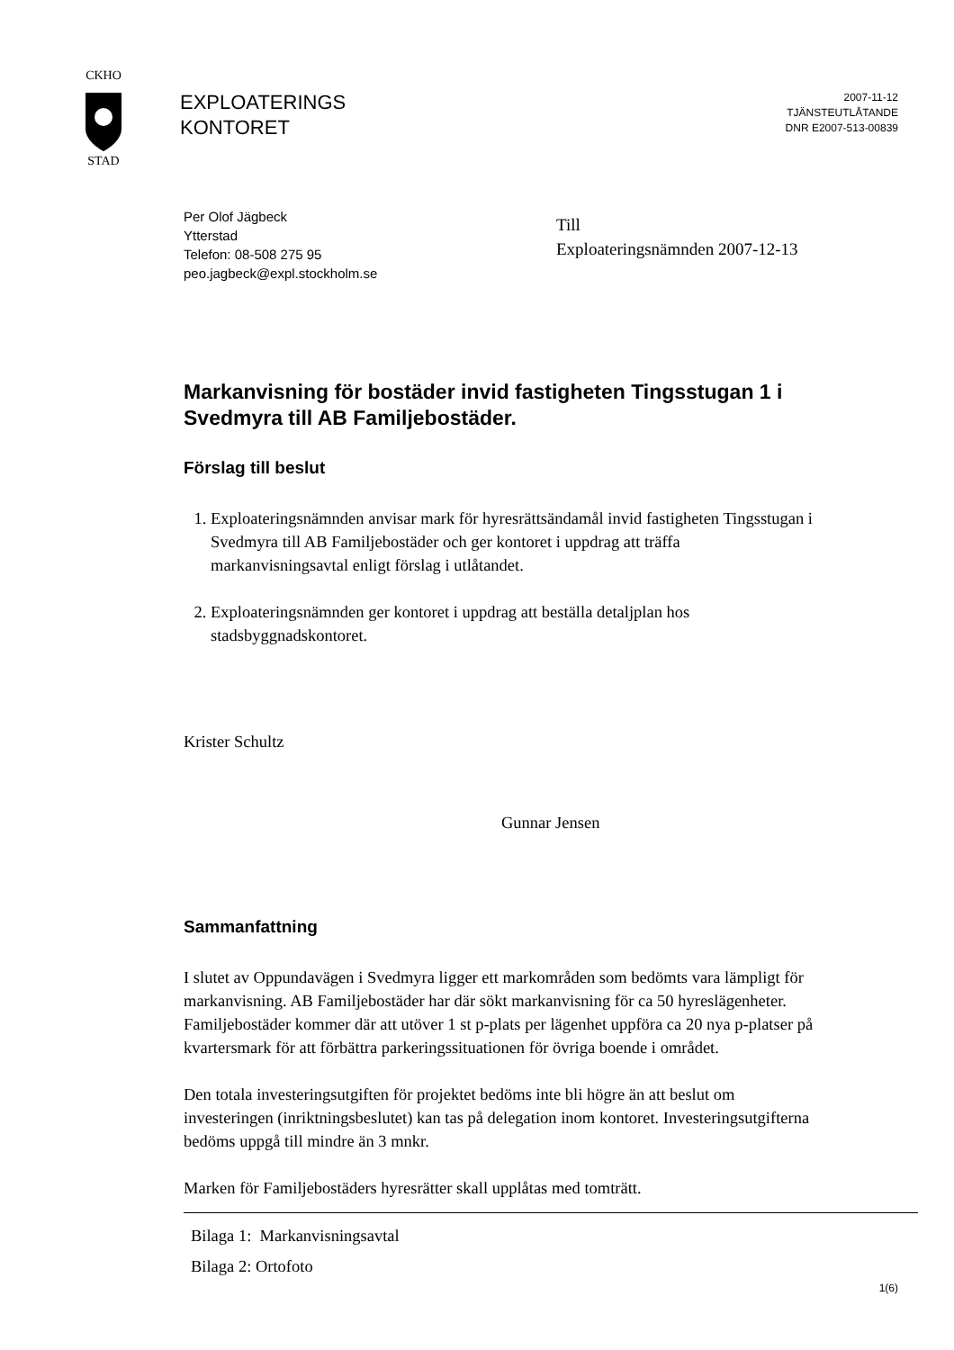CKHO
STAD
EXPLOATERINGS
KONTORET
2007-11-12
TJÄNSTEUTLÅTANDE
DNR E2007-513-00839
Per Olof Jägbeck
Ytterstad
Telefon: 08-508 275 95
peo.jagbeck@expl.stockholm.se
Till
Exploateringsnämnden 2007-12-13
Markanvisning för bostäder invid fastigheten Tingsstugan 1 i Svedmyra till AB Familjebostäder.
Förslag till beslut
1. Exploateringsnämnden anvisar mark för hyresrättsändamål invid fastigheten Tingsstugan i Svedmyra till AB Familjebostäder och ger kontoret i uppdrag att träffa markanvisningsavtal enligt förslag i utlåtandet.
2. Exploateringsnämnden ger kontoret i uppdrag att beställa detaljplan hos stadsbyggnadskontoret.
Krister Schultz
Gunnar Jensen
Sammanfattning
I slutet av Oppundavägen i Svedmyra ligger ett markområden som bedömts vara lämpligt för markanvisning. AB Familjebostäder har där sökt markanvisning för ca 50 hyreslägenheter. Familjebostäder kommer där att utöver 1 st p-plats per lägenhet uppföra ca 20 nya p-platser på kvartersmark för att förbättra parkeringssituationen för övriga boende i området.
Den totala investeringsutgiften för projektet bedöms inte bli högre än att beslut om investeringen (inriktningsbeslutet) kan tas på delegation inom kontoret. Investeringsutgifterna bedöms uppgå till mindre än 3 mnkr.
Marken för Familjebostäders hyresrätter skall upplåtas med tomträtt.
Bilaga 1: Markanvisningsavtal
Bilaga 2: Ortofoto
1(6)